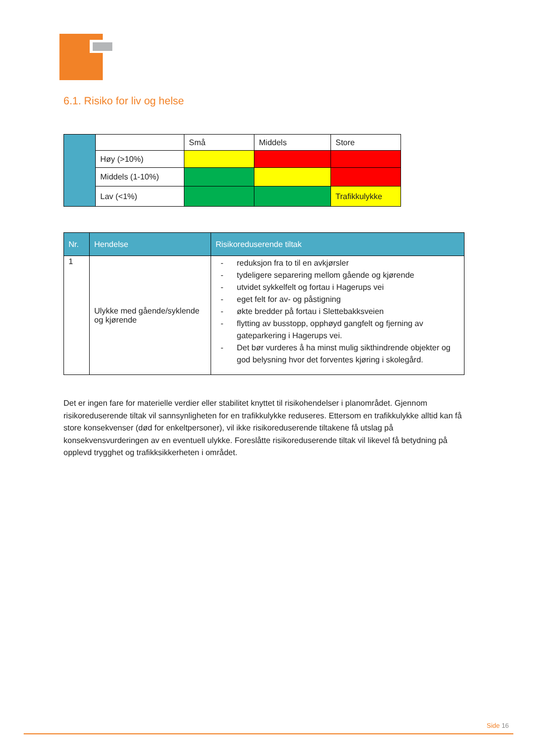6.1. Risiko for liv og helse
| | | Små | Middels | Store |
| | Høy (>10%) | | | |
| | Middels (1-10%) | | | |
| | Lav (<1%) | | | Trafikkulykke |
| Nr. | Hendelse | Risikoreduserende tiltak |
| --- | --- | --- |
| 1 | Ulykke med gående/syklende og kjørende | - reduksjon fra to til en avkjørsler - tydeligere separering mellom gående og kjørende - utvidet sykkelfelt og fortau i Hagerups vei - eget felt for av- og påstigning - økte bredder på fortau i Slettebakksveien - flytting av busstopp, opphøyd gangfelt og fjerning av gateparkering i Hagerups vei. - Det bør vurderes å ha minst mulig sikthindrende objekter og god belysning hvor det forventes kjøring i skolegård. |
Det er ingen fare for materielle verdier eller stabilitet knyttet til risikohendelser i planområdet. Gjennom risikoreduserende tiltak vil sannsynligheten for en trafikkulykke reduseres. Ettersom en trafikkulykke alltid kan få store konsekvenser (død for enkeltpersoner), vil ikke risikoreduserende tiltakene få utslag på konsekvensvurderingen av en eventuell ulykke. Foreslåtte risikoreduserende tiltak vil likevel få betydning på opplevd trygghet og trafikksikkerheten i området.
Side 16